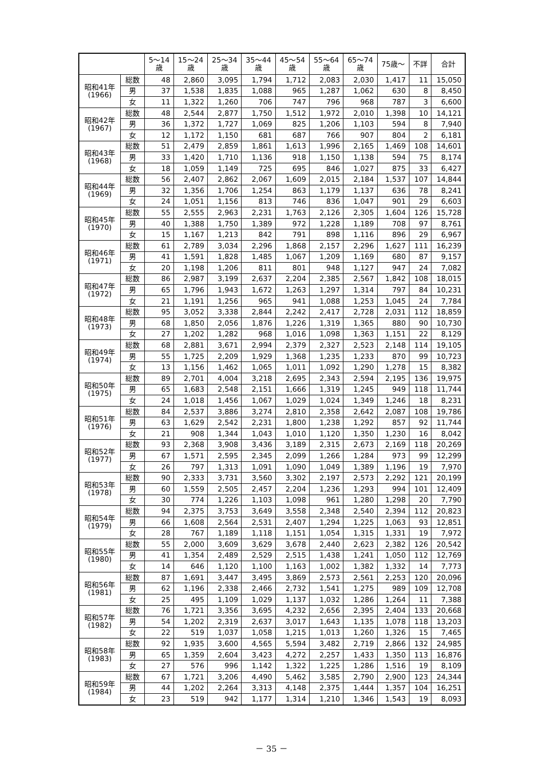| | | 5～14 歳 | 15～24 歳 | 25～34 歳 | 35～44 歳 | 45～54 歳 | 55～64 歳 | 65～74 歳 | 75歳～ | 不詳 | 合計 |
| --- | --- | --- | --- | --- | --- | --- | --- | --- | --- | --- | --- |
| 昭和41年 (1966) | 総数 | 48 | 2,860 | 3,095 | 1,794 | 1,712 | 2,083 | 2,030 | 1,417 | 11 | 15,050 |
| | 男 | 37 | 1,538 | 1,835 | 1,088 | 965 | 1,287 | 1,062 | 630 | 8 | 8,450 |
| | 女 | 11 | 1,322 | 1,260 | 706 | 747 | 796 | 968 | 787 | 3 | 6,600 |
| 昭和42年 (1967) | 総数 | 48 | 2,544 | 2,877 | 1,750 | 1,512 | 1,972 | 2,010 | 1,398 | 10 | 14,121 |
| | 男 | 36 | 1,372 | 1,727 | 1,069 | 825 | 1,206 | 1,103 | 594 | 8 | 7,940 |
| | 女 | 12 | 1,172 | 1,150 | 681 | 687 | 766 | 907 | 804 | 2 | 6,181 |
| 昭和43年 (1968) | 総数 | 51 | 2,479 | 2,859 | 1,861 | 1,613 | 1,996 | 2,165 | 1,469 | 108 | 14,601 |
| | 男 | 33 | 1,420 | 1,710 | 1,136 | 918 | 1,150 | 1,138 | 594 | 75 | 8,174 |
| | 女 | 18 | 1,059 | 1,149 | 725 | 695 | 846 | 1,027 | 875 | 33 | 6,427 |
| 昭和44年 (1969) | 総数 | 56 | 2,407 | 2,862 | 2,067 | 1,609 | 2,015 | 2,184 | 1,537 | 107 | 14,844 |
| | 男 | 32 | 1,356 | 1,706 | 1,254 | 863 | 1,179 | 1,137 | 636 | 78 | 8,241 |
| | 女 | 24 | 1,051 | 1,156 | 813 | 746 | 836 | 1,047 | 901 | 29 | 6,603 |
| 昭和45年 (1970) | 総数 | 55 | 2,555 | 2,963 | 2,231 | 1,763 | 2,126 | 2,305 | 1,604 | 126 | 15,728 |
| | 男 | 40 | 1,388 | 1,750 | 1,389 | 972 | 1,228 | 1,189 | 708 | 97 | 8,761 |
| | 女 | 15 | 1,167 | 1,213 | 842 | 791 | 898 | 1,116 | 896 | 29 | 6,967 |
| 昭和46年 (1971) | 総数 | 61 | 2,789 | 3,034 | 2,296 | 1,868 | 2,157 | 2,296 | 1,627 | 111 | 16,239 |
| | 男 | 41 | 1,591 | 1,828 | 1,485 | 1,067 | 1,209 | 1,169 | 680 | 87 | 9,157 |
| | 女 | 20 | 1,198 | 1,206 | 811 | 801 | 948 | 1,127 | 947 | 24 | 7,082 |
| 昭和47年 (1972) | 総数 | 86 | 2,987 | 3,199 | 2,637 | 2,204 | 2,385 | 2,567 | 1,842 | 108 | 18,015 |
| | 男 | 65 | 1,796 | 1,943 | 1,672 | 1,263 | 1,297 | 1,314 | 797 | 84 | 10,231 |
| | 女 | 21 | 1,191 | 1,256 | 965 | 941 | 1,088 | 1,253 | 1,045 | 24 | 7,784 |
| 昭和48年 (1973) | 総数 | 95 | 3,052 | 3,338 | 2,844 | 2,242 | 2,417 | 2,728 | 2,031 | 112 | 18,859 |
| | 男 | 68 | 1,850 | 2,056 | 1,876 | 1,226 | 1,319 | 1,365 | 880 | 90 | 10,730 |
| | 女 | 27 | 1,202 | 1,282 | 968 | 1,016 | 1,098 | 1,363 | 1,151 | 22 | 8,129 |
| 昭和49年 (1974) | 総数 | 68 | 2,881 | 3,671 | 2,994 | 2,379 | 2,327 | 2,523 | 2,148 | 114 | 19,105 |
| | 男 | 55 | 1,725 | 2,209 | 1,929 | 1,368 | 1,235 | 1,233 | 870 | 99 | 10,723 |
| | 女 | 13 | 1,156 | 1,462 | 1,065 | 1,011 | 1,092 | 1,290 | 1,278 | 15 | 8,382 |
| 昭和50年 (1975) | 総数 | 89 | 2,701 | 4,004 | 3,218 | 2,695 | 2,343 | 2,594 | 2,195 | 136 | 19,975 |
| | 男 | 65 | 1,683 | 2,548 | 2,151 | 1,666 | 1,319 | 1,245 | 949 | 118 | 11,744 |
| | 女 | 24 | 1,018 | 1,456 | 1,067 | 1,029 | 1,024 | 1,349 | 1,246 | 18 | 8,231 |
| 昭和51年 (1976) | 総数 | 84 | 2,537 | 3,886 | 3,274 | 2,810 | 2,358 | 2,642 | 2,087 | 108 | 19,786 |
| | 男 | 63 | 1,629 | 2,542 | 2,231 | 1,800 | 1,238 | 1,292 | 857 | 92 | 11,744 |
| | 女 | 21 | 908 | 1,344 | 1,043 | 1,010 | 1,120 | 1,350 | 1,230 | 16 | 8,042 |
| 昭和52年 (1977) | 総数 | 93 | 2,368 | 3,908 | 3,436 | 3,189 | 2,315 | 2,673 | 2,169 | 118 | 20,269 |
| | 男 | 67 | 1,571 | 2,595 | 2,345 | 2,099 | 1,266 | 1,284 | 973 | 99 | 12,299 |
| | 女 | 26 | 797 | 1,313 | 1,091 | 1,090 | 1,049 | 1,389 | 1,196 | 19 | 7,970 |
| 昭和53年 (1978) | 総数 | 90 | 2,333 | 3,731 | 3,560 | 3,302 | 2,197 | 2,573 | 2,292 | 121 | 20,199 |
| | 男 | 60 | 1,559 | 2,505 | 2,457 | 2,204 | 1,236 | 1,293 | 994 | 101 | 12,409 |
| | 女 | 30 | 774 | 1,226 | 1,103 | 1,098 | 961 | 1,280 | 1,298 | 20 | 7,790 |
| 昭和54年 (1979) | 総数 | 94 | 2,375 | 3,753 | 3,649 | 3,558 | 2,348 | 2,540 | 2,394 | 112 | 20,823 |
| | 男 | 66 | 1,608 | 2,564 | 2,531 | 2,407 | 1,294 | 1,225 | 1,063 | 93 | 12,851 |
| | 女 | 28 | 767 | 1,189 | 1,118 | 1,151 | 1,054 | 1,315 | 1,331 | 19 | 7,972 |
| 昭和55年 (1980) | 総数 | 55 | 2,000 | 3,609 | 3,629 | 3,678 | 2,440 | 2,623 | 2,382 | 126 | 20,542 |
| | 男 | 41 | 1,354 | 2,489 | 2,529 | 2,515 | 1,438 | 1,241 | 1,050 | 112 | 12,769 |
| | 女 | 14 | 646 | 1,120 | 1,100 | 1,163 | 1,002 | 1,382 | 1,332 | 14 | 7,773 |
| 昭和56年 (1981) | 総数 | 87 | 1,691 | 3,447 | 3,495 | 3,869 | 2,573 | 2,561 | 2,253 | 120 | 20,096 |
| | 男 | 62 | 1,196 | 2,338 | 2,466 | 2,732 | 1,541 | 1,275 | 989 | 109 | 12,708 |
| | 女 | 25 | 495 | 1,109 | 1,029 | 1,137 | 1,032 | 1,286 | 1,264 | 11 | 7,388 |
| 昭和57年 (1982) | 総数 | 76 | 1,721 | 3,356 | 3,695 | 4,232 | 2,656 | 2,395 | 2,404 | 133 | 20,668 |
| | 男 | 54 | 1,202 | 2,319 | 2,637 | 3,017 | 1,643 | 1,135 | 1,078 | 118 | 13,203 |
| | 女 | 22 | 519 | 1,037 | 1,058 | 1,215 | 1,013 | 1,260 | 1,326 | 15 | 7,465 |
| 昭和58年 (1983) | 総数 | 92 | 1,935 | 3,600 | 4,565 | 5,594 | 3,482 | 2,719 | 2,866 | 132 | 24,985 |
| | 男 | 65 | 1,359 | 2,604 | 3,423 | 4,272 | 2,257 | 1,433 | 1,350 | 113 | 16,876 |
| | 女 | 27 | 576 | 996 | 1,142 | 1,322 | 1,225 | 1,286 | 1,516 | 19 | 8,109 |
| 昭和59年 (1984) | 総数 | 67 | 1,721 | 3,206 | 4,490 | 5,462 | 3,585 | 2,790 | 2,900 | 123 | 24,344 |
| | 男 | 44 | 1,202 | 2,264 | 3,313 | 4,148 | 2,375 | 1,444 | 1,357 | 104 | 16,251 |
| | 女 | 23 | 519 | 942 | 1,177 | 1,314 | 1,210 | 1,346 | 1,543 | 19 | 8,093 |
－ 35 －